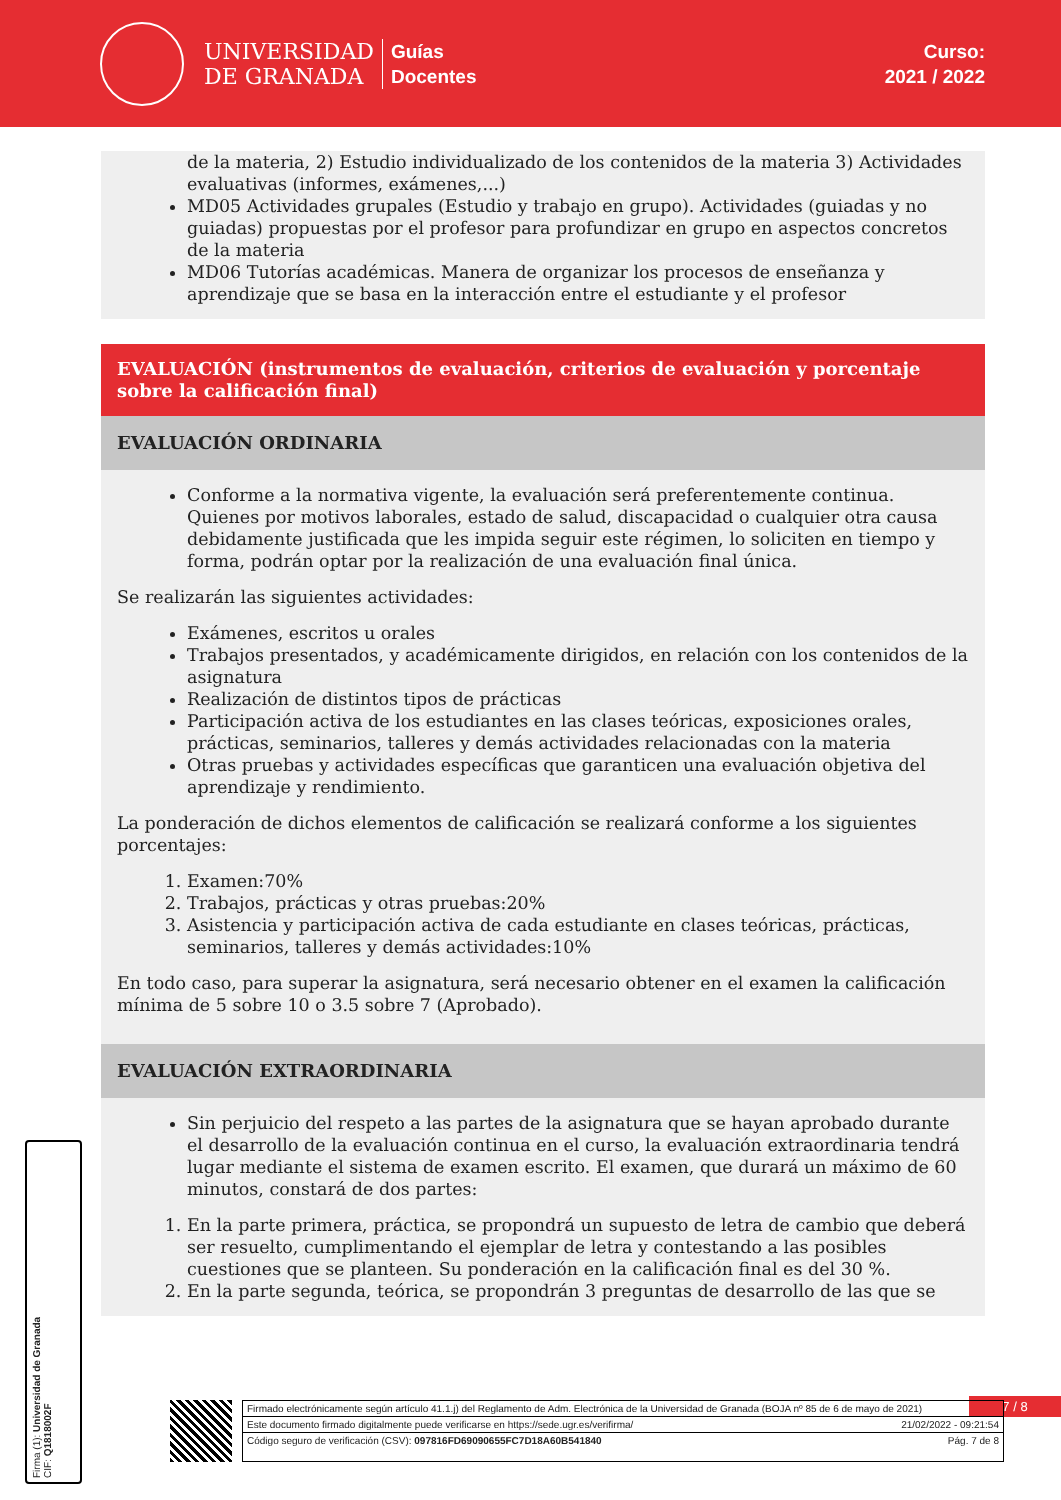UNIVERSIDAD
DE GRANADA
Guías
Docentes
Curso:
2021 / 2022
de la materia, 2) Estudio individualizado de los contenidos de la materia 3) Actividades evaluativas (informes, exámenes,...)
MD05 Actividades grupales (Estudio y trabajo en grupo). Actividades (guiadas y no guiadas) propuestas por el profesor para profundizar en grupo en aspectos concretos de la materia
MD06 Tutorías académicas. Manera de organizar los procesos de enseñanza y aprendizaje que se basa en la interacción entre el estudiante y el profesor
EVALUACIÓN (instrumentos de evaluación, criterios de evaluación y porcentaje sobre la calificación final)
EVALUACIÓN ORDINARIA
Conforme a la normativa vigente, la evaluación será preferentemente continua. Quienes por motivos laborales, estado de salud, discapacidad o cualquier otra causa debidamente justificada que les impida seguir este régimen, lo soliciten en tiempo y forma, podrán optar por la realización de una evaluación final única.
Se realizarán las siguientes actividades:
Exámenes, escritos u orales
Trabajos presentados, y académicamente dirigidos, en relación con los contenidos de la asignatura
Realización de distintos tipos de prácticas
Participación activa de los estudiantes en las clases teóricas, exposiciones orales, prácticas, seminarios, talleres y demás actividades relacionadas con la materia
Otras pruebas y actividades específicas que garanticen una evaluación objetiva del aprendizaje y rendimiento.
La ponderación de dichos elementos de calificación se realizará conforme a los siguientes porcentajes:
1. Examen:70%
2. Trabajos, prácticas y otras pruebas:20%
3. Asistencia y participación activa de cada estudiante en clases teóricas, prácticas, seminarios, talleres y demás actividades:10%
En todo caso, para superar la asignatura, será necesario obtener en el examen la calificación mínima de 5 sobre 10 o 3.5 sobre 7 (Aprobado).
EVALUACIÓN EXTRAORDINARIA
Sin perjuicio del respeto a las partes de la asignatura que se hayan aprobado durante el desarrollo de la evaluación continua en el curso, la evaluación extraordinaria tendrá lugar mediante el sistema de examen escrito. El examen, que durará un máximo de 60 minutos, constará de dos partes:
1. En la parte primera, práctica, se propondrá un supuesto de letra de cambio que deberá ser resuelto, cumplimentando el ejemplar de letra y contestando a las posibles cuestiones que se planteen. Su ponderación en la calificación final es del 30 %.
2. En la parte segunda, teórica, se propondrán 3 preguntas de desarrollo de las que se
7 / 8
Firmado electrónicamente según artículo 41.1.j) del Reglamento de Adm. Electrónica de la Universidad de Granada (BOJA nº 85 de 6 de mayo de 2021)
Este documento firmado digitalmente puede verificarse en https://sede.ugr.es/verifirma/ 21/02/2022 - 09:21:54
Código seguro de verificación (CSV): 097816FD69090655FC7D18A60B541840 Pág. 7 de 8
Firma (1): Universidad de Granada
CIF: Q1818002F